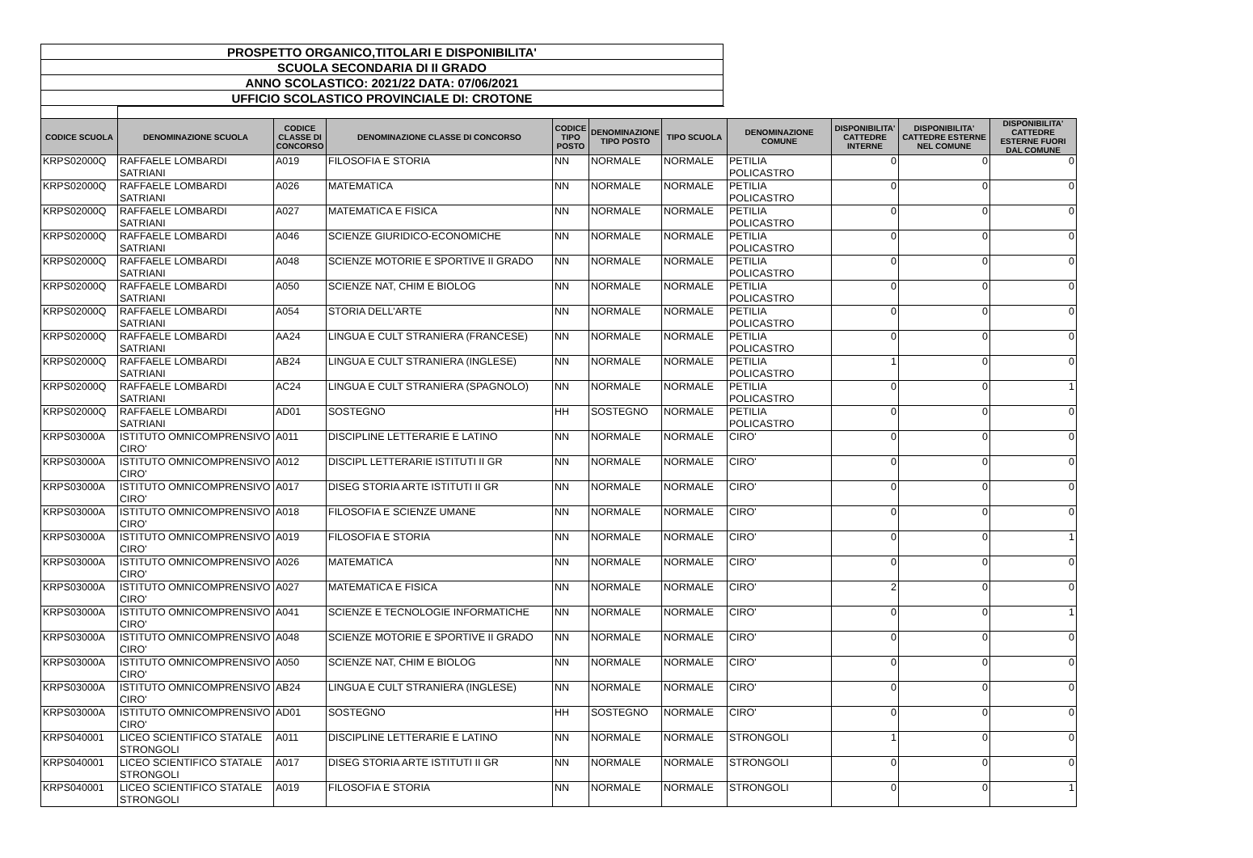| PROSPETTO ORGANICO,TITOLARI E DISPONIBILITA' |
| SCUOLA SECONDARIA DI II GRADO |
| ANNO SCOLASTICO: 2021/22 DATA: 07/06/2021 |
| UFFICIO SCOLASTICO PROVINCIALE DI: CROTONE |
| CODICE SCUOLA | DENOMINAZIONE SCUOLA | CODICE CLASSE DI CONCORSO | DENOMINAZIONE CLASSE DI CONCORSO | CODICE TIPO POSTO | DENOMINAZIONE TIPO POSTO | TIPO SCUOLA | DENOMINAZIONE COMUNE | DISPONIBILITA' CATTEDRE INTERNE | DISPONIBILITA' CATTEDRE ESTERNE NEL COMUNE | DISPONIBILITA' CATTEDRE ESTERNE FUORI DAL COMUNE |
| --- | --- | --- | --- | --- | --- | --- | --- | --- | --- | --- |
| KRPS02000Q | RAFFAELE LOMBARDI SATRIANI | A019 | FILOSOFIA E STORIA | NN | NORMALE | NORMALE | PETILIA POLICASTRO | 0 | 0 | 0 |
| KRPS02000Q | RAFFAELE LOMBARDI SATRIANI | A026 | MATEMATICA | NN | NORMALE | NORMALE | PETILIA POLICASTRO | 0 | 0 | 0 |
| KRPS02000Q | RAFFAELE LOMBARDI SATRIANI | A027 | MATEMATICA E FISICA | NN | NORMALE | NORMALE | PETILIA POLICASTRO | 0 | 0 | 0 |
| KRPS02000Q | RAFFAELE LOMBARDI SATRIANI | A046 | SCIENZE GIURIDICO-ECONOMICHE | NN | NORMALE | NORMALE | PETILIA POLICASTRO | 0 | 0 | 0 |
| KRPS02000Q | RAFFAELE LOMBARDI SATRIANI | A048 | SCIENZE MOTORIE E SPORTIVE II GRADO | NN | NORMALE | NORMALE | PETILIA POLICASTRO | 0 | 0 | 0 |
| KRPS02000Q | RAFFAELE LOMBARDI SATRIANI | A050 | SCIENZE NAT, CHIM E BIOLOG | NN | NORMALE | NORMALE | PETILIA POLICASTRO | 0 | 0 | 0 |
| KRPS02000Q | RAFFAELE LOMBARDI SATRIANI | A054 | STORIA DELL'ARTE | NN | NORMALE | NORMALE | PETILIA POLICASTRO | 0 | 0 | 0 |
| KRPS02000Q | RAFFAELE LOMBARDI SATRIANI | AA24 | LINGUA E CULT STRANIERA (FRANCESE) | NN | NORMALE | NORMALE | PETILIA POLICASTRO | 0 | 0 | 0 |
| KRPS02000Q | RAFFAELE LOMBARDI SATRIANI | AB24 | LINGUA E CULT STRANIERA (INGLESE) | NN | NORMALE | NORMALE | PETILIA POLICASTRO | 1 | 0 | 0 |
| KRPS02000Q | RAFFAELE LOMBARDI SATRIANI | AC24 | LINGUA E CULT STRANIERA (SPAGNOLO) | NN | NORMALE | NORMALE | PETILIA POLICASTRO | 0 | 0 | 1 |
| KRPS02000Q | RAFFAELE LOMBARDI SATRIANI | AD01 | SOSTEGNO | HH | SOSTEGNO | NORMALE | PETILIA POLICASTRO | 0 | 0 | 0 |
| KRPS03000A | ISTITUTO OMNICOMPRENSIVO CIRO' | A011 | DISCIPLINE LETTERARIE E LATINO | NN | NORMALE | NORMALE | CIRO' | 0 | 0 | 0 |
| KRPS03000A | ISTITUTO OMNICOMPRENSIVO CIRO' | A012 | DISCIPL LETTERARIE ISTITUTI II GR | NN | NORMALE | NORMALE | CIRO' | 0 | 0 | 0 |
| KRPS03000A | ISTITUTO OMNICOMPRENSIVO CIRO' | A017 | DISEG STORIA ARTE ISTITUTI II GR | NN | NORMALE | NORMALE | CIRO' | 0 | 0 | 0 |
| KRPS03000A | ISTITUTO OMNICOMPRENSIVO CIRO' | A018 | FILOSOFIA E SCIENZE UMANE | NN | NORMALE | NORMALE | CIRO' | 0 | 0 | 0 |
| KRPS03000A | ISTITUTO OMNICOMPRENSIVO CIRO' | A019 | FILOSOFIA E STORIA | NN | NORMALE | NORMALE | CIRO' | 0 | 0 | 1 |
| KRPS03000A | ISTITUTO OMNICOMPRENSIVO CIRO' | A026 | MATEMATICA | NN | NORMALE | NORMALE | CIRO' | 0 | 0 | 0 |
| KRPS03000A | ISTITUTO OMNICOMPRENSIVO CIRO' | A027 | MATEMATICA E FISICA | NN | NORMALE | NORMALE | CIRO' | 2 | 0 | 0 |
| KRPS03000A | ISTITUTO OMNICOMPRENSIVO CIRO' | A041 | SCIENZE E TECNOLOGIE INFORMATICHE | NN | NORMALE | NORMALE | CIRO' | 0 | 0 | 1 |
| KRPS03000A | ISTITUTO OMNICOMPRENSIVO CIRO' | A048 | SCIENZE MOTORIE E SPORTIVE II GRADO | NN | NORMALE | NORMALE | CIRO' | 0 | 0 | 0 |
| KRPS03000A | ISTITUTO OMNICOMPRENSIVO CIRO' | A050 | SCIENZE NAT, CHIM E BIOLOG | NN | NORMALE | NORMALE | CIRO' | 0 | 0 | 0 |
| KRPS03000A | ISTITUTO OMNICOMPRENSIVO CIRO' | AB24 | LINGUA E CULT STRANIERA (INGLESE) | NN | NORMALE | NORMALE | CIRO' | 0 | 0 | 0 |
| KRPS03000A | ISTITUTO OMNICOMPRENSIVO CIRO' | AD01 | SOSTEGNO | HH | SOSTEGNO | NORMALE | CIRO' | 0 | 0 | 0 |
| KRPS040001 | LICEO SCIENTIFICO STATALE STRONGOLI | A011 | DISCIPLINE LETTERARIE E LATINO | NN | NORMALE | NORMALE | STRONGOLI | 1 | 0 | 0 |
| KRPS040001 | LICEO SCIENTIFICO STATALE STRONGOLI | A017 | DISEG STORIA ARTE ISTITUTI II GR | NN | NORMALE | NORMALE | STRONGOLI | 0 | 0 | 0 |
| KRPS040001 | LICEO SCIENTIFICO STATALE STRONGOLI | A019 | FILOSOFIA E STORIA | NN | NORMALE | NORMALE | STRONGOLI | 0 | 0 | 1 |